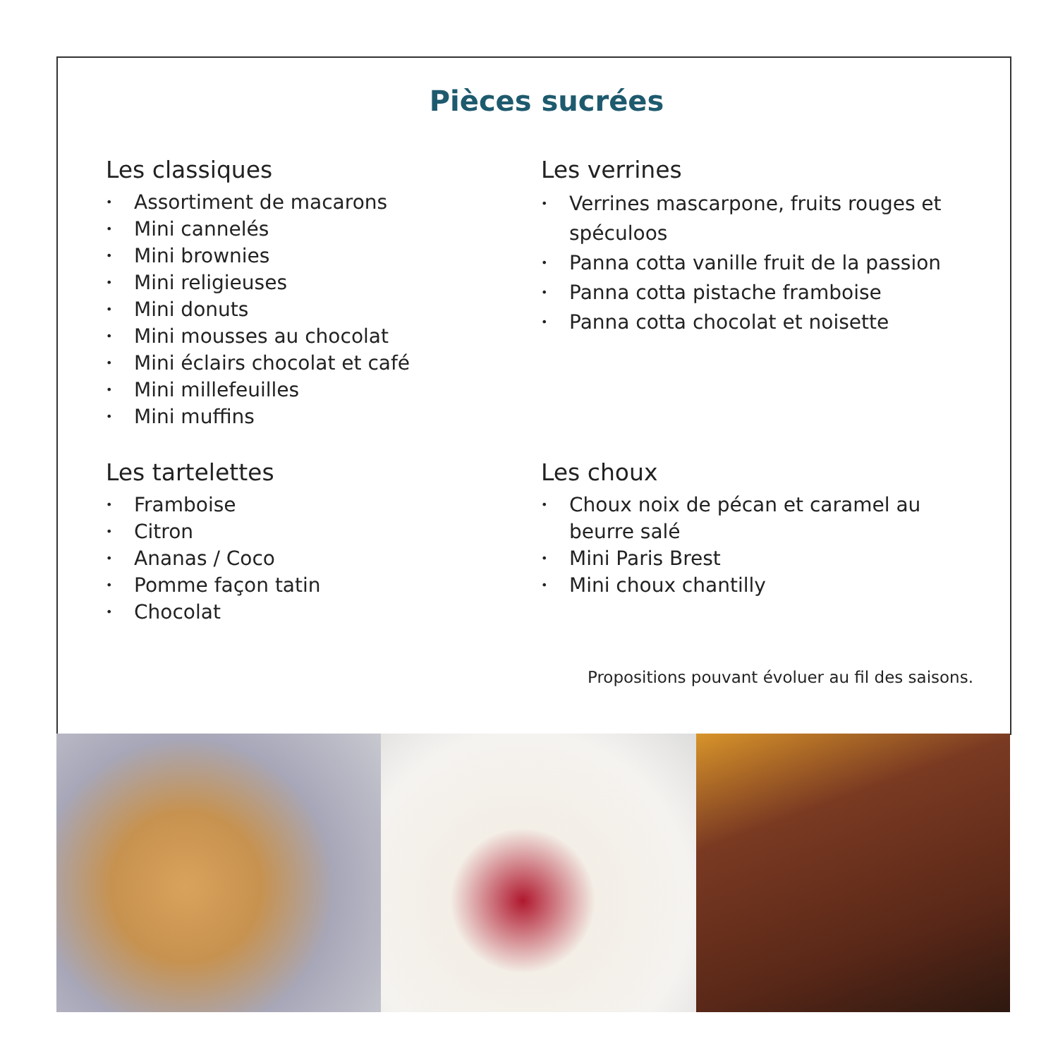Pièces sucrées
Les classiques
• Assortiment de macarons
• Mini cannelés
• Mini brownies
• Mini religieuses
• Mini donuts
• Mini mousses au chocolat
• Mini éclairs chocolat et café
• Mini millefeuilles
• Mini muffins
Les verrines
• Verrines mascarpone, fruits rouges et spéculoos
• Panna cotta vanille fruit de la passion
• Panna cotta pistache framboise
• Panna cotta chocolat et noisette
Les tartelettes
• Framboise
• Citron
• Ananas / Coco
• Pomme façon tatin
• Chocolat
Les choux
• Choux noix de pécan et caramel au beurre salé
• Mini Paris Brest
• Mini choux chantilly
Propositions pouvant évoluer au fil des saisons.